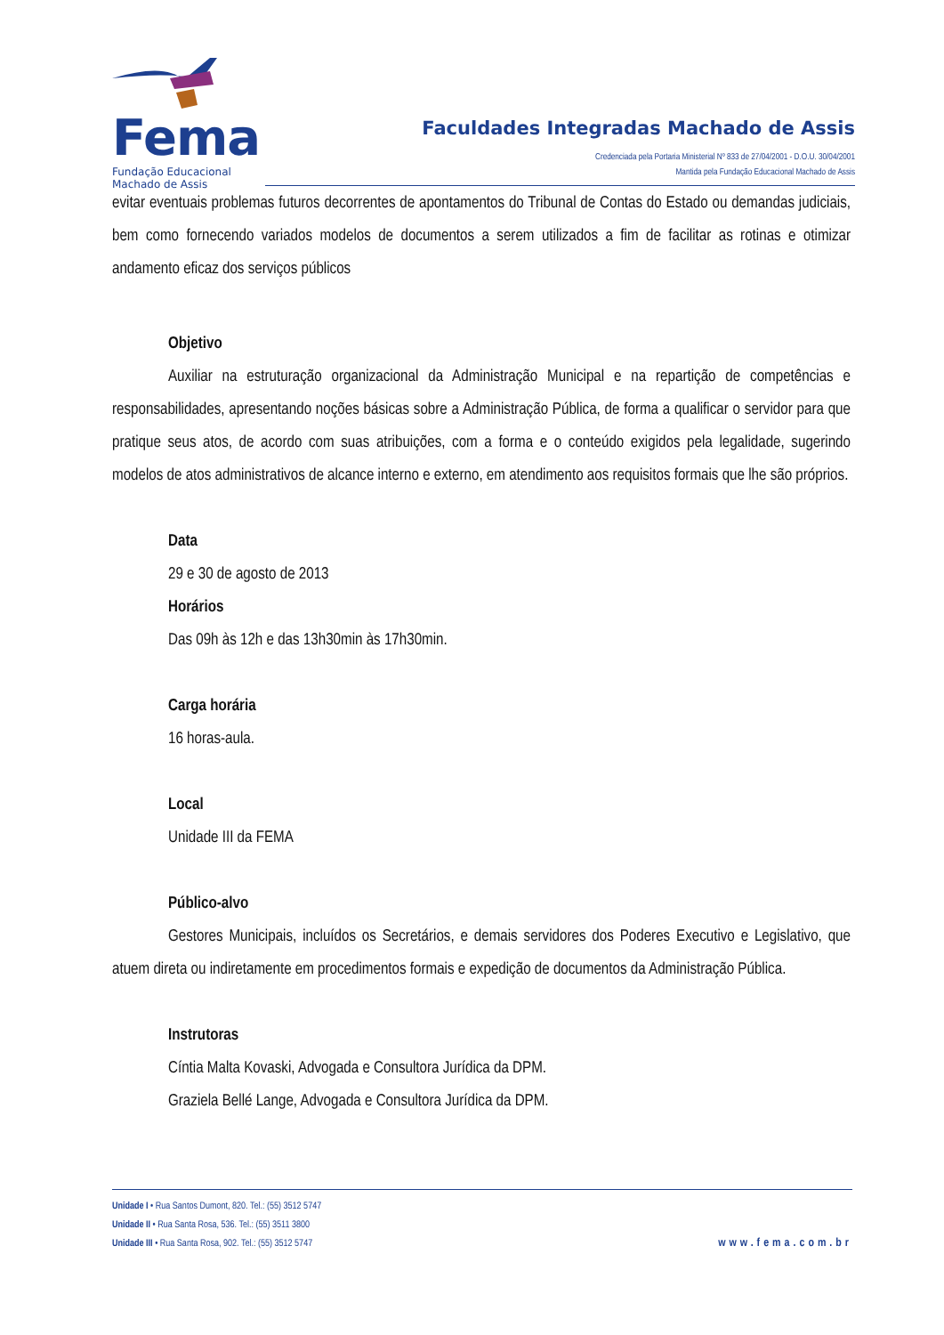Fema
Fundação Educacional
Machado de Assis
Faculdades Integradas Machado de Assis
Credenciada pela Portaria Ministerial Nº 833 de 27/04/2001 - D.O.U. 30/04/2001
Mantida pela Fundação Educacional Machado de Assis
evitar eventuais problemas futuros decorrentes de apontamentos do Tribunal de Contas do Estado ou demandas judiciais, bem como fornecendo variados modelos de documentos a serem utilizados a fim de facilitar as rotinas e otimizar andamento eficaz dos serviços públicos
Objetivo
Auxiliar na estruturação organizacional da Administração Municipal e na repartição de competências e responsabilidades, apresentando noções básicas sobre a Administração Pública, de forma a qualificar o servidor para que pratique seus atos, de acordo com suas atribuições, com a forma e o conteúdo exigidos pela legalidade, sugerindo modelos de atos administrativos de alcance interno e externo, em atendimento aos requisitos formais que lhe são próprios.
Data
29 e 30 de agosto de 2013
Horários
Das 09h às 12h e das 13h30min às 17h30min.
Carga horária
16 horas-aula.
Local
Unidade III da FEMA
Público-alvo
Gestores Municipais, incluídos os Secretários, e demais servidores dos Poderes Executivo e Legislativo, que atuem direta ou indiretamente em procedimentos formais e expedição de documentos da Administração Pública.
Instrutoras
Cíntia Malta Kovaski, Advogada e Consultora Jurídica da DPM.
Graziela Bellé Lange, Advogada e Consultora Jurídica da DPM.
Unidade I • Rua Santos Dumont, 820. Tel.: (55) 3512 5747
Unidade II • Rua Santa Rosa, 536. Tel.: (55) 3511 3800
Unidade III • Rua Santa Rosa, 902. Tel.: (55) 3512 5747
www.fema.com.br